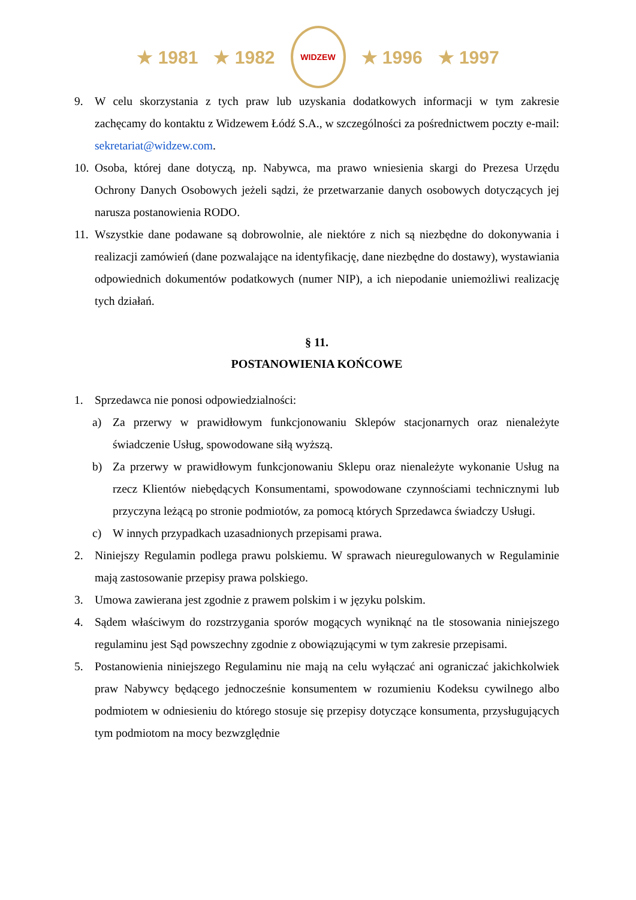★ 1981 ★ 1982
WIDZEW
★ 1996 ★ 1997
9. W celu skorzystania z tych praw lub uzyskania dodatkowych informacji w tym zakresie zachęcamy do kontaktu z Widzewem Łódź S.A., w szczególności za pośrednictwem poczty e-mail: sekretariat@widzew.com.
10. Osoba, której dane dotyczą, np. Nabywca, ma prawo wniesienia skargi do Prezesa Urzędu Ochrony Danych Osobowych jeżeli sądzi, że przetwarzanie danych osobowych dotyczących jej narusza postanowienia RODO.
11. Wszystkie dane podawane są dobrowolnie, ale niektóre z nich są niezbędne do dokonywania i realizacji zamówień (dane pozwalające na identyfikację, dane niezbędne do dostawy), wystawiania odpowiednich dokumentów podatkowych (numer NIP), a ich niepodanie uniemożliwi realizację tych działań.
§ 11.
POSTANOWIENIA KOŃCOWE
1. Sprzedawca nie ponosi odpowiedzialności:
a) Za przerwy w prawidłowym funkcjonowaniu Sklepów stacjonarnych oraz nienależyte świadczenie Usług, spowodowane siłą wyższą.
b) Za przerwy w prawidłowym funkcjonowaniu Sklepu oraz nienależyte wykonanie Usług na rzecz Klientów niebędących Konsumentami, spowodowane czynnościami technicznymi lub przyczyna leżącą po stronie podmiotów, za pomocą których Sprzedawca świadczy Usługi.
c) W innych przypadkach uzasadnionych przepisami prawa.
2. Niniejszy Regulamin podlega prawu polskiemu. W sprawach nieuregulowanych w Regulaminie mają zastosowanie przepisy prawa polskiego.
3. Umowa zawierana jest zgodnie z prawem polskim i w języku polskim.
4. Sądem właściwym do rozstrzygania sporów mogących wyniknąć na tle stosowania niniejszego regulaminu jest Sąd powszechny zgodnie z obowiązującymi w tym zakresie przepisami.
5. Postanowienia niniejszego Regulaminu nie mają na celu wyłączać ani ograniczać jakichkolwiek praw Nabywcy będącego jednocześnie konsumentem w rozumieniu Kodeksu cywilnego albo podmiotem w odniesieniu do którego stosuje się przepisy dotyczące konsumenta, przysługujących tym podmiotom na mocy bezwzględnie